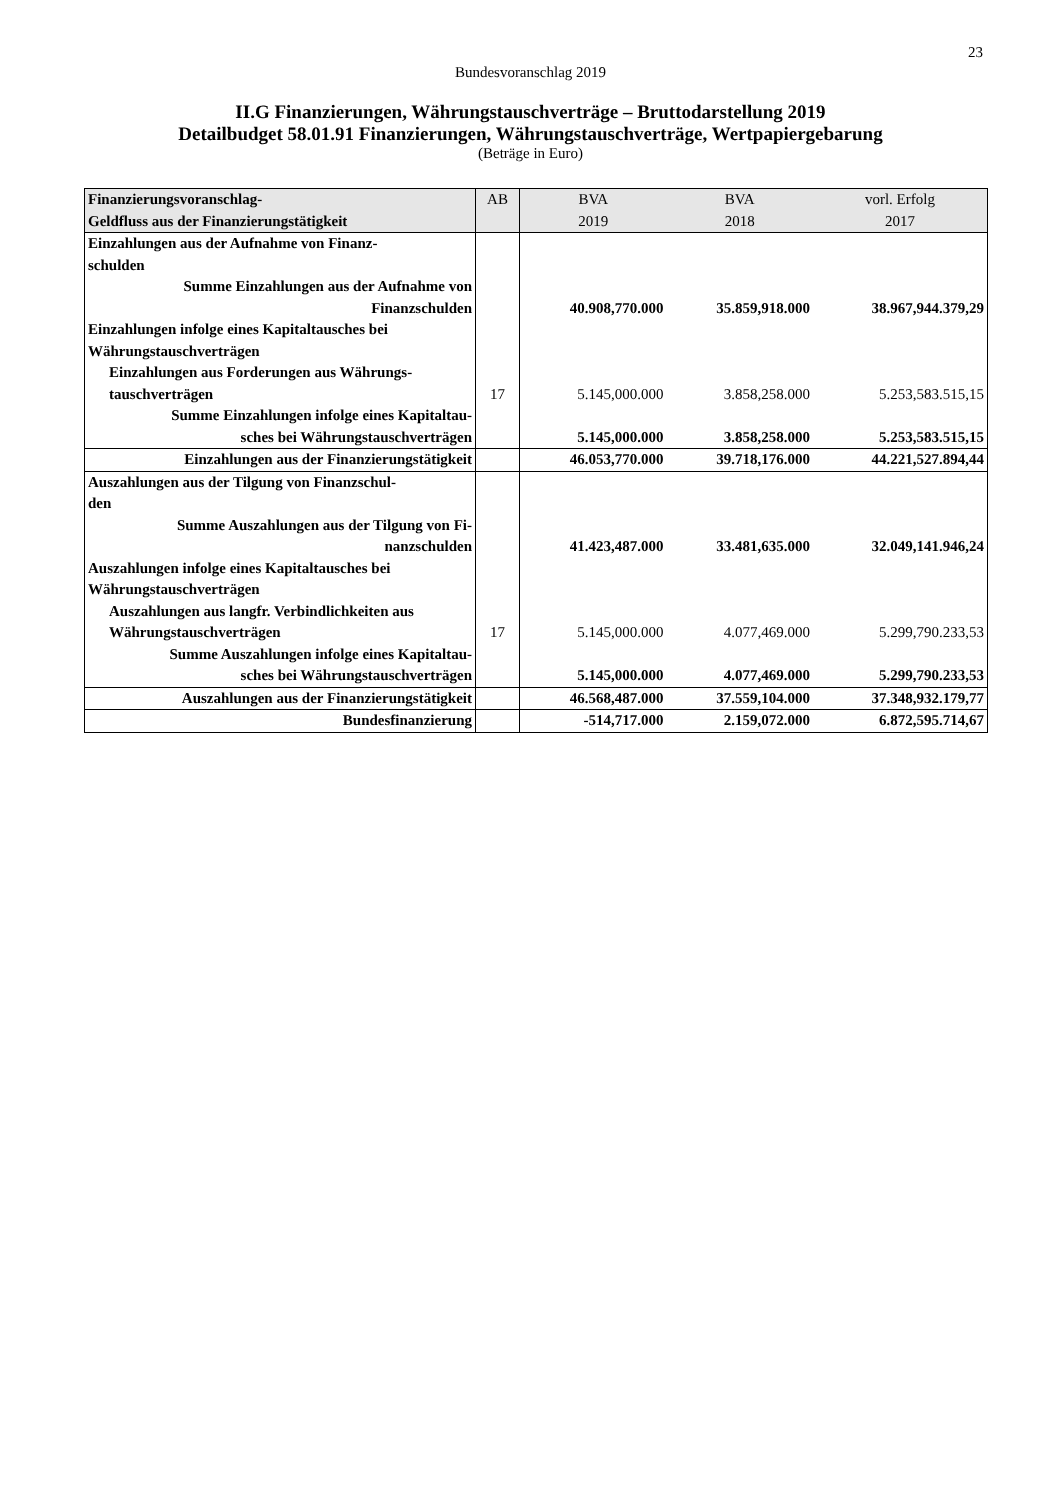23
Bundesvoranschlag 2019
II.G Finanzierungen, Währungstauschverträge – Bruttodarstellung 2019
Detailbudget 58.01.91 Finanzierungen, Währungstauschverträge, Wertpapiergebarung
(Beträge in Euro)
| Finanzierungsvoranschlag- Geldfluss aus der Finanzierungstätigkeit | AB | BVA 2019 | BVA 2018 | vorl. Erfolg 2017 |
| --- | --- | --- | --- | --- |
| Einzahlungen aus der Aufnahme von Finanz- schulden | | | | |
| Summe Einzahlungen aus der Aufnahme von Finanzschulden | | 40.908,770.000 | 35.859,918.000 | 38.967,944.379,29 |
| Einzahlungen infolge eines Kapitaltausches bei Währungstauschverträgen | | | | |
| Einzahlungen aus Forderungen aus Währungs- tauschverträgen | 17 | 5.145,000.000 | 3.858,258.000 | 5.253,583.515,15 |
| Summe Einzahlungen infolge eines Kapitaltau- sches bei Währungstauschverträgen | | 5.145,000.000 | 3.858,258.000 | 5.253,583.515,15 |
| Einzahlungen aus der Finanzierungstätigkeit | | 46.053,770.000 | 39.718,176.000 | 44.221,527.894,44 |
| Auszahlungen aus der Tilgung von Finanzschul- den | | | | |
| Summe Auszahlungen aus der Tilgung von Fi- nanzschulden | | 41.423,487.000 | 33.481,635.000 | 32.049,141.946,24 |
| Auszahlungen infolge eines Kapitaltausches bei Währungstauschverträgen | | | | |
| Auszahlungen aus langfr. Verbindlichkeiten aus Währungstauschverträgen | 17 | 5.145,000.000 | 4.077,469.000 | 5.299,790.233,53 |
| Summe Auszahlungen infolge eines Kapitaltau- sches bei Währungstauschverträgen | | 5.145,000.000 | 4.077,469.000 | 5.299,790.233,53 |
| Auszahlungen aus der Finanzierungstätigkeit | | 46.568,487.000 | 37.559,104.000 | 37.348,932.179,77 |
| Bundesfinanzierung | | -514,717.000 | 2.159,072.000 | 6.872,595.714,67 |